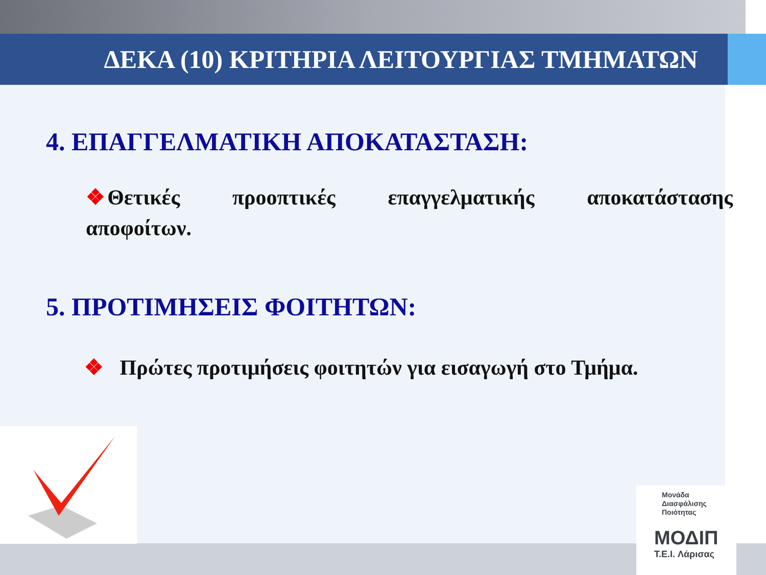Μονάδα
Διασφάλισης
Ποιότητας
ΜΟΔΙΠ
T.E.I. Λάρισας
ΔΕΚΑ (10) ΚΡΙΤΗΡΙΑ ΛΕΙΤΟΥΡΓΙΑΣ ΤΜΗΜΑΤΩΝ
4. ΕΠΑΓΓΕΛΜΑΤΙΚΗ ΑΠΟΚΑΤΑΣΤΑΣΗ:
❖Θετικές προοπτικές επαγγελματικής αποκατάστασης αποφοίτων.
5. ΠΡΟΤΙΜΗΣΕΙΣ ΦΟΙΤΗΤΩΝ:
❖ Πρώτες προτιμήσεις φοιτητών για εισαγωγή στο Τμήμα.